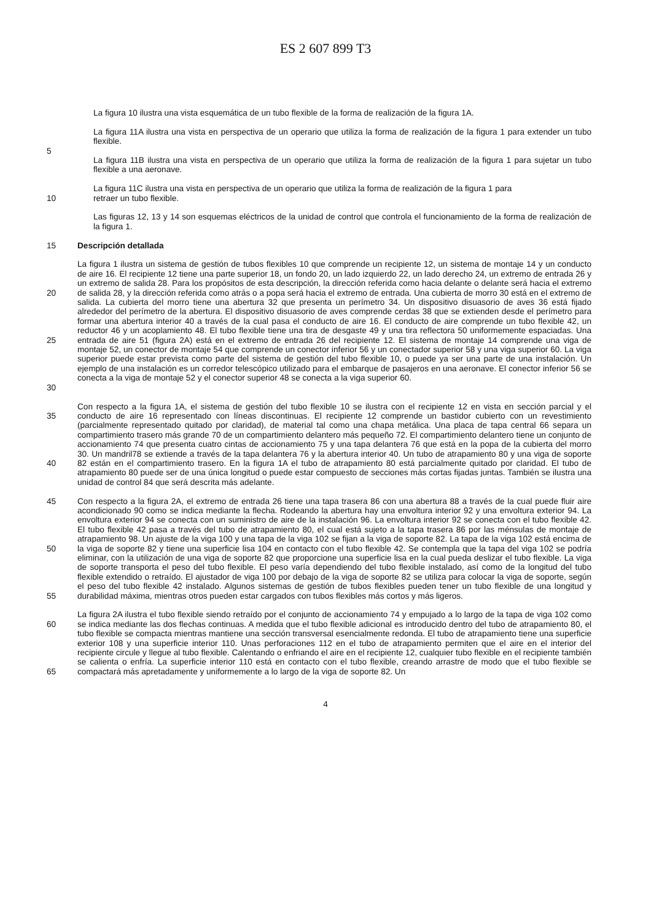ES 2 607 899 T3
La figura 10 ilustra una vista esquemática de un tubo flexible de la forma de realización de la figura 1A.
La figura 11A ilustra una vista en perspectiva de un operario que utiliza la forma de realización de la figura 1 para extender un tubo flexible.
5
La figura 11B ilustra una vista en perspectiva de un operario que utiliza la forma de realización de la figura 1 para sujetar un tubo flexible a una aeronave.
La figura 11C ilustra una vista en perspectiva de un operario que utiliza la forma de realización de la figura 1 para
10 retraer un tubo flexible.
Las figuras 12, 13 y 14 son esquemas eléctricos de la unidad de control que controla el funcionamiento de la forma de realización de la figura 1.
15 Descripción detallada
20
25
30
La figura 1 ilustra un sistema de gestión de tubos flexibles 10 que comprende un recipiente 12, un sistema de montaje 14 y un conducto de aire 16. El recipiente 12 tiene una parte superior 18, un fondo 20, un lado izquierdo 22, un lado derecho 24, un extremo de entrada 26 y un extremo de salida 28. Para los propósitos de esta descripción, la dirección referida como hacia delante o delante será hacia el extremo de salida 28, y la dirección referida como atrás o a popa será hacia el extremo de entrada. Una cubierta de morro 30 está en el extremo de salida. La cubierta del morro tiene una abertura 32 que presenta un perímetro 34. Un dispositivo disuasorio de aves 36 está fijado alrededor del perímetro de la abertura. El dispositivo disuasorio de aves comprende cerdas 38 que se extienden desde el perímetro para formar una abertura interior 40 a través de la cual pasa el conducto de aire 16. El conducto de aire comprende un tubo flexible 42, un reductor 46 y un acoplamiento 48. El tubo flexible tiene una tira de desgaste 49 y una tira reflectora 50 uniformemente espaciadas. Una entrada de aire 51 (figura 2A) está en el extremo de entrada 26 del recipiente 12. El sistema de montaje 14 comprende una viga de montaje 52, un conector de montaje 54 que comprende un conector inferior 56 y un conectador superior 58 y una viga superior 60. La viga superior puede estar prevista como parte del sistema de gestión del tubo flexible 10, o puede ya ser una parte de una instalación. Un ejemplo de una instalación es un corredor telescópico utilizado para el embarque de pasajeros en una aeronave. El conector inferior 56 se conecta a la viga de montaje 52 y el conector superior 48 se conecta a la viga superior 60.
35
40
Con respecto a la figura 1A, el sistema de gestión del tubo flexible 10 se ilustra con el recipiente 12 en vista en sección parcial y el conducto de aire 16 representado con líneas discontinuas. El recipiente 12 comprende un bastidor cubierto con un revestimiento (parcialmente representado quitado por claridad), de material tal como una chapa metálica. Una placa de tapa central 66 separa un compartimiento trasero más grande 70 de un compartimiento delantero más pequeño 72. El compartimiento delantero tiene un conjunto de accionamiento 74 que presenta cuatro cintas de accionamiento 75 y una tapa delantera 76 que está en la popa de la cubierta del morro 30. Un mandril78 se extiende a través de la tapa delantera 76 y la abertura interior 40. Un tubo de atrapamiento 80 y una viga de soporte 82 están en el compartimiento trasero. En la figura 1A el tubo de atrapamiento 80 está parcialmente quitado por claridad. El tubo de atrapamiento 80 puede ser de una única longitud o puede estar compuesto de secciones más cortas fijadas juntas. También se ilustra una unidad de control 84 que será descrita más adelante.
45
50
55
Con respecto a la figura 2A, el extremo de entrada 26 tiene una tapa trasera 86 con una abertura 88 a través de la cual puede fluir aire acondicionado 90 como se indica mediante la flecha. Rodeando la abertura hay una envoltura interior 92 y una envoltura exterior 94. La envoltura exterior 94 se conecta con un suministro de aire de la instalación 96. La envoltura interior 92 se conecta con el tubo flexible 42. El tubo flexible 42 pasa a través del tubo de atrapamiento 80, el cual está sujeto a la tapa trasera 86 por las ménsulas de montaje de atrapamiento 98. Un ajuste de la viga 100 y una tapa de la viga 102 se fijan a la viga de soporte 82. La tapa de la viga 102 está encima de la viga de soporte 82 y tiene una superficie lisa 104 en contacto con el tubo flexible 42. Se contempla que la tapa del viga 102 se podría eliminar, con la utilización de una viga de soporte 82 que proporcione una superficie lisa en la cual pueda deslizar el tubo flexible. La viga de soporte transporta el peso del tubo flexible. El peso varía dependiendo del tubo flexible instalado, así como de la longitud del tubo flexible extendido o retraído. El ajustador de viga 100 por debajo de la viga de soporte 82 se utiliza para colocar la viga de soporte, según el peso del tubo flexible 42 instalado. Algunos sistemas de gestión de tubos flexibles pueden tener un tubo flexible de una longitud y durabilidad máxima, mientras otros pueden estar cargados con tubos flexibles más cortos y más ligeros.
60
65
La figura 2A ilustra el tubo flexible siendo retraído por el conjunto de accionamiento 74 y empujado a lo largo de la tapa de viga 102 como se indica mediante las dos flechas continuas. A medida que el tubo flexible adicional es introducido dentro del tubo de atrapamiento 80, el tubo flexible se compacta mientras mantiene una sección transversal esencialmente redonda. El tubo de atrapamiento tiene una superficie exterior 108 y una superficie interior 110. Unas perforaciones 112 en el tubo de atrapamiento permiten que el aire en el interior del recipiente circule y llegue al tubo flexible. Calentando o enfriando el aire en el recipiente 12, cualquier tubo flexible en el recipiente también se calienta o enfría. La superficie interior 110 está en contacto con el tubo flexible, creando arrastre de modo que el tubo flexible se compactará más apretadamente y uniformemente a lo largo de la viga de soporte 82. Un
4